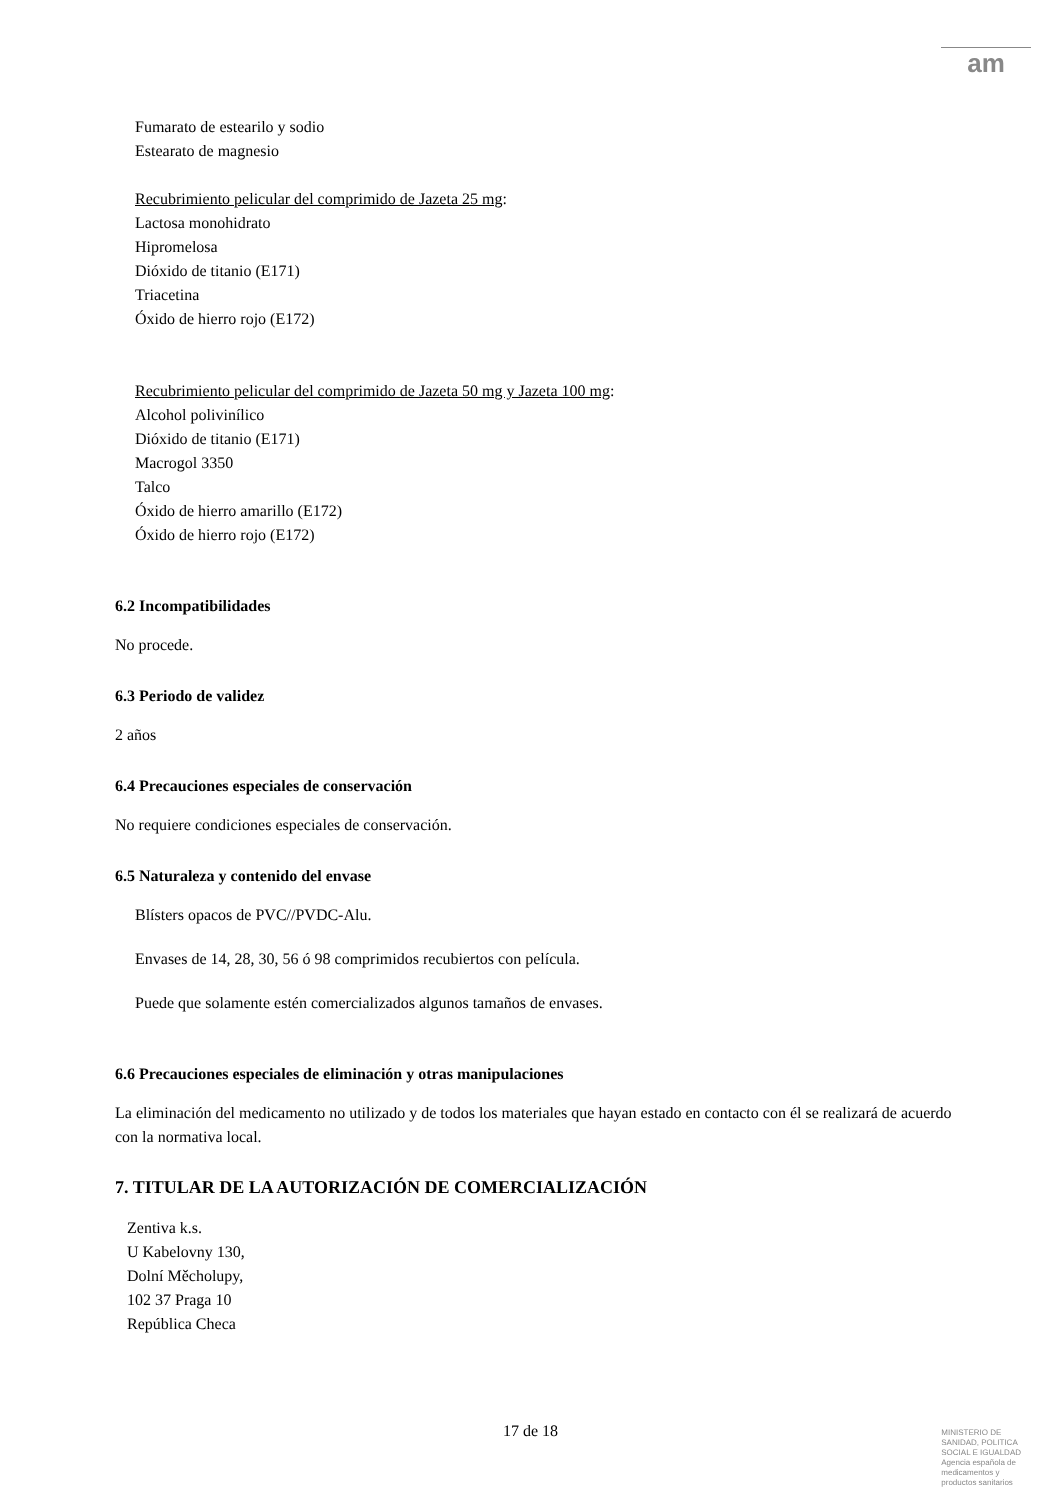am
Fumarato de estearilo y sodio
Estearato de magnesio
Recubrimiento pelicular del comprimido de Jazeta 25 mg:
Lactosa monohidrato
Hipromelosa
Dióxido de titanio (E171)
Triacetina
Óxido de hierro rojo (E172)
Recubrimiento pelicular del comprimido de Jazeta 50 mg y Jazeta 100 mg:
Alcohol polivinílico
Dióxido de titanio (E171)
Macrogol 3350
Talco
Óxido de hierro amarillo (E172)
Óxido de hierro rojo (E172)
6.2 Incompatibilidades
No procede.
6.3 Periodo de validez
2 años
6.4 Precauciones especiales de conservación
No requiere condiciones especiales de conservación.
6.5 Naturaleza y contenido del envase
Blísters opacos de PVC//PVDC-Alu.
Envases de 14, 28, 30, 56 ó 98 comprimidos recubiertos con película.
Puede que solamente estén comercializados algunos tamaños de envases.
6.6 Precauciones especiales de eliminación y otras manipulaciones
La eliminación del medicamento no utilizado y de todos los materiales que hayan estado en contacto con él se realizará de acuerdo con la normativa local.
7. TITULAR DE LA AUTORIZACIÓN DE COMERCIALIZACIÓN
Zentiva k.s.
U Kabelovny 130,
Dolní Měcholupy,
102 37 Praga 10
República Checa
17 de 18
MINISTERIO DE
SANIDAD, POLITICA
SOCIAL E IGUALDAD
Agencia española de
medicamentos y
productos sanitarios